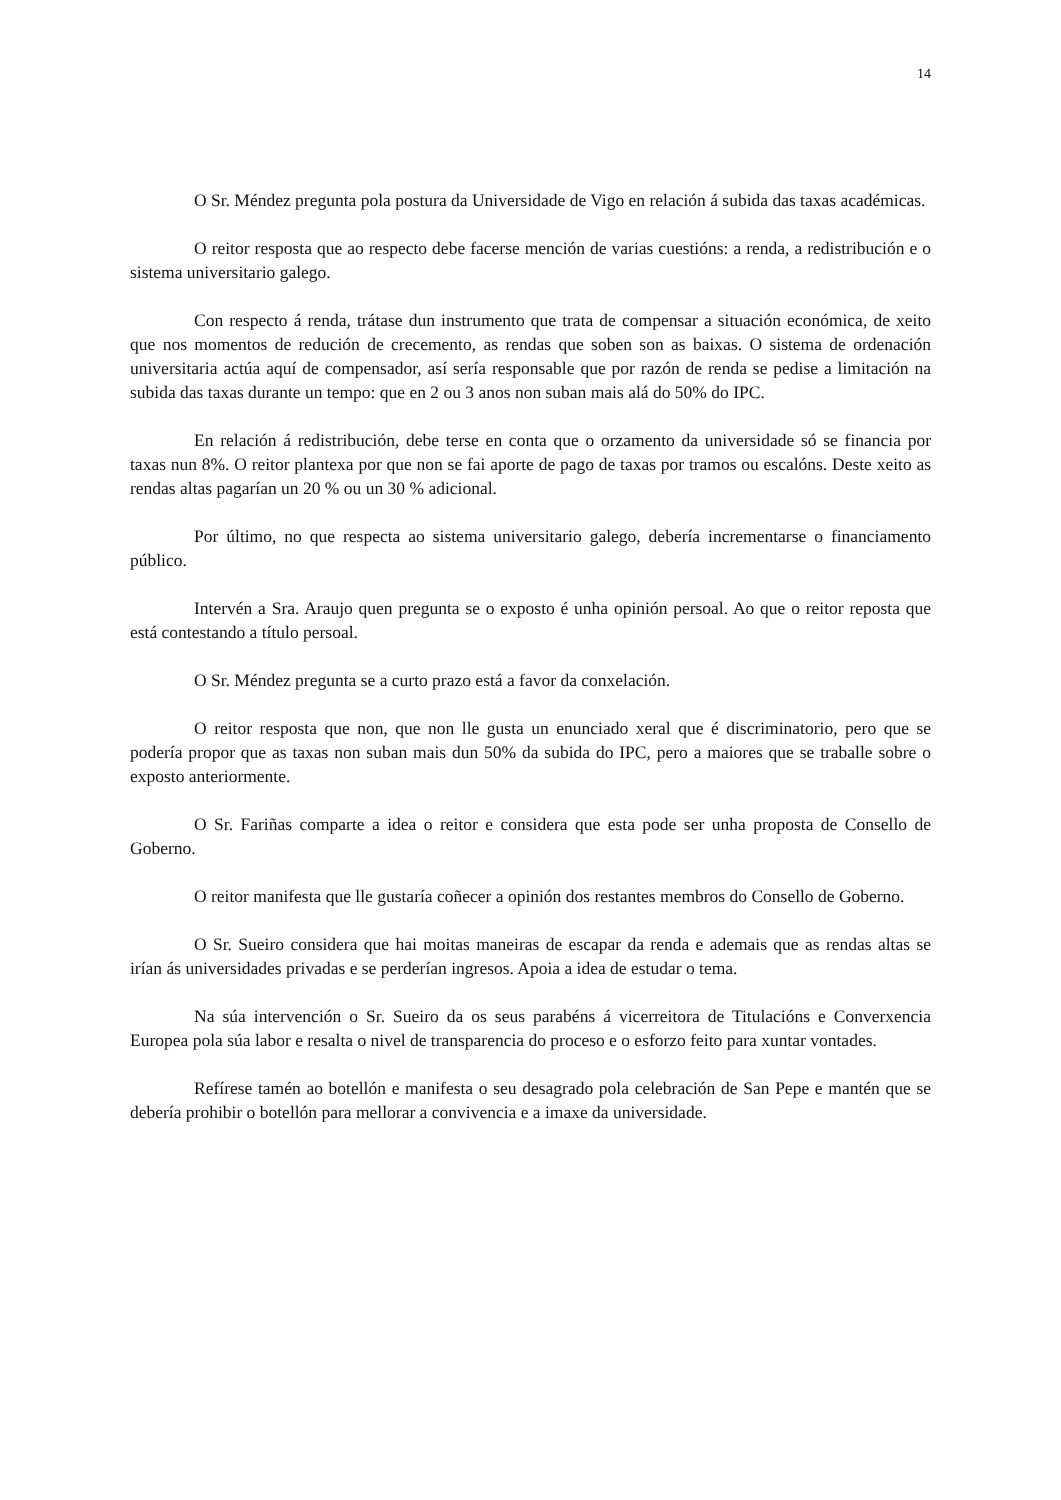14
O Sr. Méndez pregunta pola postura da Universidade de Vigo en relación á subida das taxas académicas.
O reitor resposta que ao respecto debe facerse mención de varias cuestións: a renda, a redistribución e o sistema universitario galego.
Con respecto á renda, trátase dun instrumento que trata de compensar a situación económica, de xeito que nos momentos de redución de crecemento, as rendas que soben son as baixas. O sistema de ordenación universitaria actúa aquí de compensador, así sería responsable que por razón de renda se pedise a limitación na subida das taxas durante un tempo: que en 2 ou 3 anos non suban mais alá do 50% do IPC.
En relación á redistribución, debe terse en conta que o orzamento da universidade só se financia por taxas nun 8%. O reitor plantexa por que non se fai aporte de pago de taxas por tramos ou escalóns. Deste xeito as rendas altas pagarían un 20 % ou un 30 % adicional.
Por último, no que respecta ao sistema universitario galego, debería incrementarse o financiamento público.
Intervén a Sra. Araujo quen pregunta se o exposto é unha opinión persoal. Ao que o reitor reposta que está contestando a título persoal.
O Sr. Méndez pregunta se a curto prazo está a favor da conxelación.
O reitor resposta que non, que non lle gusta un enunciado xeral que é discriminatorio, pero que se podería propor que as taxas non suban mais dun 50% da subida do IPC, pero a maiores que se traballe sobre o exposto anteriormente.
O Sr. Fariñas comparte a idea o reitor e considera que esta pode ser unha proposta de Consello de Goberno.
O reitor manifesta que lle gustaría coñecer a opinión dos restantes membros do Consello de Goberno.
O Sr. Sueiro considera que hai moitas maneiras de escapar da renda e ademais que as rendas altas se irían ás universidades privadas e se perderían ingresos. Apoia a idea de estudar o tema.
Na súa intervención o Sr. Sueiro da os seus parabéns á vicerreitora de Titulacións e Converxencia Europea pola súa labor e resalta o nivel de transparencia do proceso e o esforzo feito para xuntar vontades.
Refírese tamén ao botellón e manifesta o seu desagrado pola celebración de San Pepe e mantén que se debería prohibir o botellón para mellorar a convivencia e a imaxe da universidade.